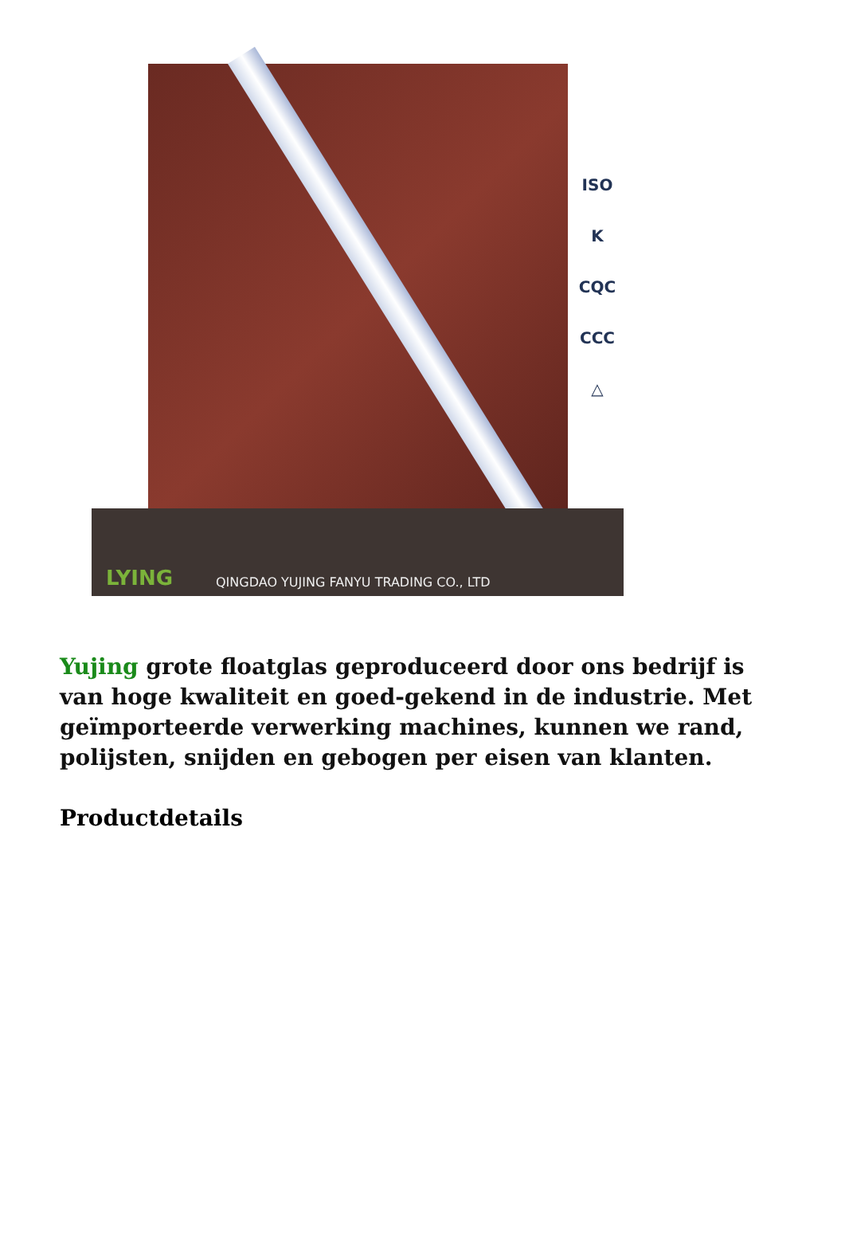ISO
K
CQC
CCC
△
LYING
QINGDAO YUJING FANYU TRADING CO., LTD
Yujing grote floatglas geproduceerd door ons bedrijf is van hoge kwaliteit en goed-gekend in de industrie. Met geïmporteerde verwerking machines, kunnen we rand, polijsten, snijden en gebogen per eisen van klanten.
Productdetails